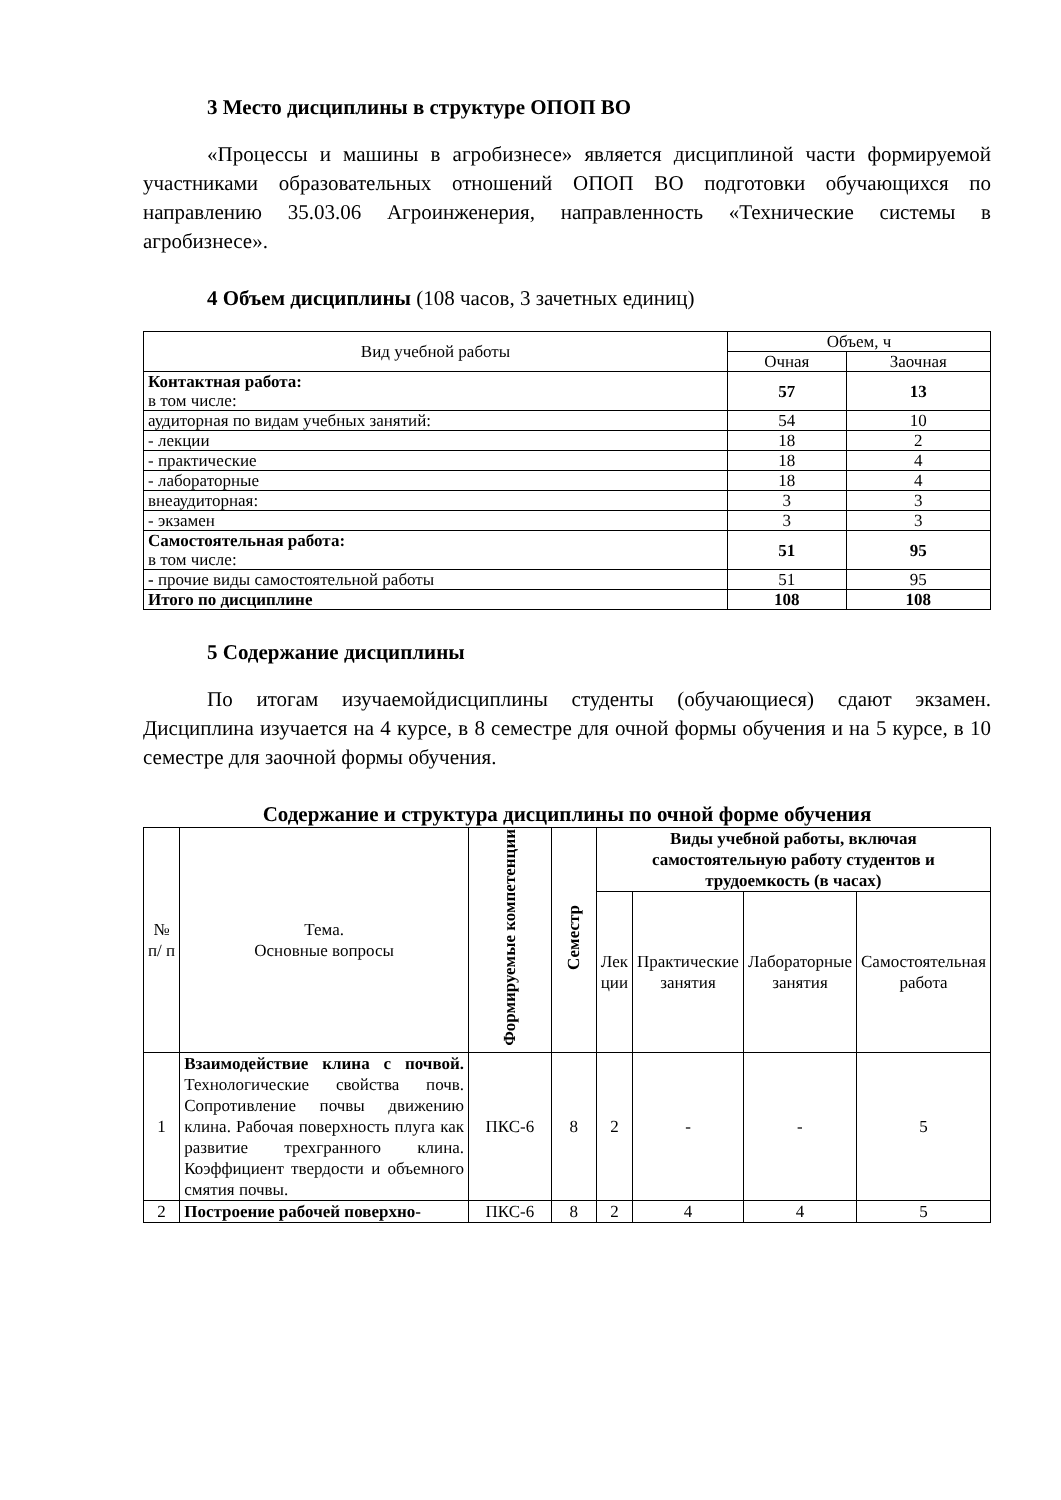3 Место дисциплины в структуре ОПОП ВО
«Процессы и машины в агробизнесе» является дисциплиной части формируемой участниками образовательных отношений ОПОП ВО подготовки обучающихся по направлению 35.03.06 Агроинженерия, направленность «Технические системы в агробизнесе».
4 Объем дисциплины (108 часов, 3 зачетных единиц)
| Вид учебной работы | Объем, ч | |
| | Очная | Заочная |
| Контактная работа: в том числе: | 57 | 13 |
| аудиторная по видам учебных занятий: | 54 | 10 |
| - лекции | 18 | 2 |
| - практические | 18 | 4 |
| - лабораторные | 18 | 4 |
| внеаудиторная: | 3 | 3 |
| - экзамен | 3 | 3 |
| Самостоятельная работа: в том числе: | 51 | 95 |
| - прочие виды самостоятельной работы | 51 | 95 |
| Итого по дисциплине | 108 | 108 |
5 Содержание дисциплины
По итогам изучаемойдисциплины студенты (обучающиеся) сдают экзамен. Дисциплина изучается на 4 курсе, в 8 семестре для очной формы обучения и на 5 курсе, в 10 семестре для заочной формы обучения.
Содержание и структура дисциплины по очной форме обучения
| № п/ п | Тема. Основные вопросы | Формируемые компетенции | Семестр | Виды учебной работы, включая самостоятельную работу студентов и трудоемкость (в часах) | | | |
| --- | --- | --- | --- | --- | --- | --- | --- |
| | | | | Лек ции | Практические занятия | Лабораторные занятия | Самостоятельная работа |
| 1 | Взаимодействие клина с почвой. Технологические свойства почв. Сопротивление почвы движению клина. Рабочая поверхность плуга как развитие трехгранного клина. Коэффициент твердости и объемного смятия почвы. | ПКС-6 | 8 | 2 | - | - | 5 |
| 2 | Построение рабочей поверхно- | ПКС-6 | 8 | 2 | 4 | 4 | 5 |